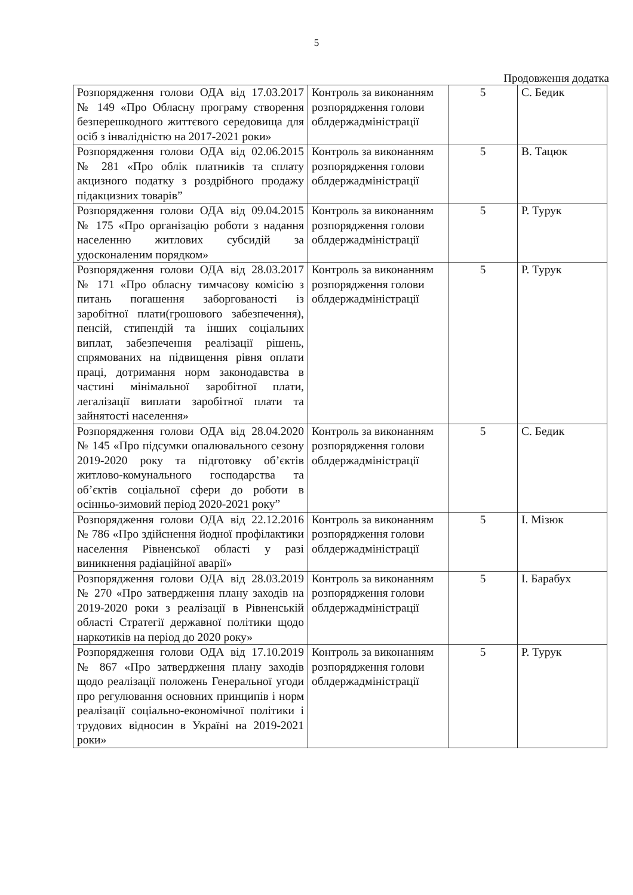5
Продовження додатка
| Розпорядження голови ОДА від 17.03.2017 № 149 «Про Обласну програму створення безперешкодного життєвого середовища для осіб з інвалідністю на 2017-2021 роки» | Контроль за виконанням розпорядження голови облдержадміністрації | 5 | С. Бедик |
| Розпорядження голови ОДА від 02.06.2015 № 281 «Про облік платників та сплату акцизного податку з роздрібного продажу підакцизних товарів” | Контроль за виконанням розпорядження голови облдержадміністрації | 5 | В. Тацюк |
| Розпорядження голови ОДА від 09.04.2015 № 175 «Про організацію роботи з надання населенню житлових субсидій за удосконаленим порядком» | Контроль за виконанням розпорядження голови облдержадміністрації | 5 | Р. Турук |
| Розпорядження голови ОДА від 28.03.2017 № 171 «Про обласну тимчасову комісію з питань погашення заборгованості із заробітної плати(грошового забезпечення), пенсій, стипендій та інших соціальних виплат, забезпечення реалізації рішень, спрямованих на підвищення рівня оплати праці, дотримання норм законодавства в частині мінімальної заробітної плати, легалізації виплати заробітної плати та зайнятості населення» | Контроль за виконанням розпорядження голови облдержадміністрації | 5 | Р. Турук |
| Розпорядження голови ОДА від 28.04.2020 № 145 «Про підсумки опалювального сезону 2019-2020 року та підготовку об’єктів житлово-комунального господарства та об’єктів соціальної сфери до роботи в осінньо-зимовий період 2020-2021 року” | Контроль за виконанням розпорядження голови облдержадміністрації | 5 | С. Бедик |
| Розпорядження голови ОДА від 22.12.2016 № 786 «Про здійснення йодної профілактики населення Рівненської області у разі виникнення радіаційної аварії» | Контроль за виконанням розпорядження голови облдержадміністрації | 5 | І. Мізюк |
| Розпорядження голови ОДА від 28.03.2019 № 270 «Про затвердження плану заходів на 2019-2020 роки з реалізації в Рівненській області Стратегії державної політики щодо наркотиків на період до 2020 року» | Контроль за виконанням розпорядження голови облдержадміністрації | 5 | І. Барабух |
| Розпорядження голови ОДА від 17.10.2019 № 867 «Про затвердження плану заходів щодо реалізації положень Генеральної угоди про регулювання основних принципів і норм реалізації соціально-економічної політики і трудових відносин в Україні на 2019-2021 роки» | Контроль за виконанням розпорядження голови облдержадміністрації | 5 | Р. Турук |